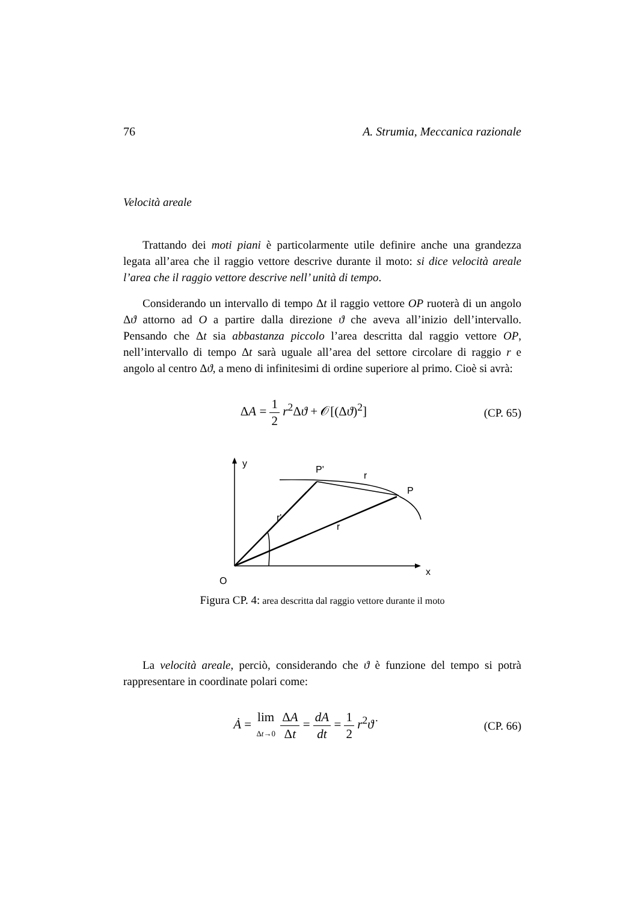76 A. Strumia, Meccanica razionale
Velocità areale
Trattando dei moti piani è particolarmente utile definire anche una grandezza legata all’area che il raggio vettore descrive durante il moto: si dice velocità areale l’area che il raggio vettore descrive nell’ unità di tempo.
Considerando un intervallo di tempo Δt il raggio vettore OP ruoterà di un angolo Δϑ attorno ad O a partire dalla direzione ϑ che aveva all’inizio dell’intervallo. Pensando che Δt sia abbastanza piccolo l’area descritta dal raggio vettore OP, nell’intervallo di tempo Δt sarà uguale all’area del settore circolare di raggio r e angolo al centro Δϑ, a meno di infinitesimi di ordine superiore al primo. Cioè si avrà:
ΔA = 1 2 r<sup>2</sup>Δϑ + 𝒪[(Δϑ)<sup>2</sup>] (CP. 65)
y
P'
r
P
r'
r
O
x
Figura CP. 4: area descritta dal raggio vettore durante il moto
La velocità areale, perciò, considerando che ϑ è funzione del tempo si potrà rappresentare in coordinate polari come:
Ȧ = lim Δt→0 ΔA Δt = dA dt = 1 2 r<sup>2</sup>ϑ̇
(CP. 66)